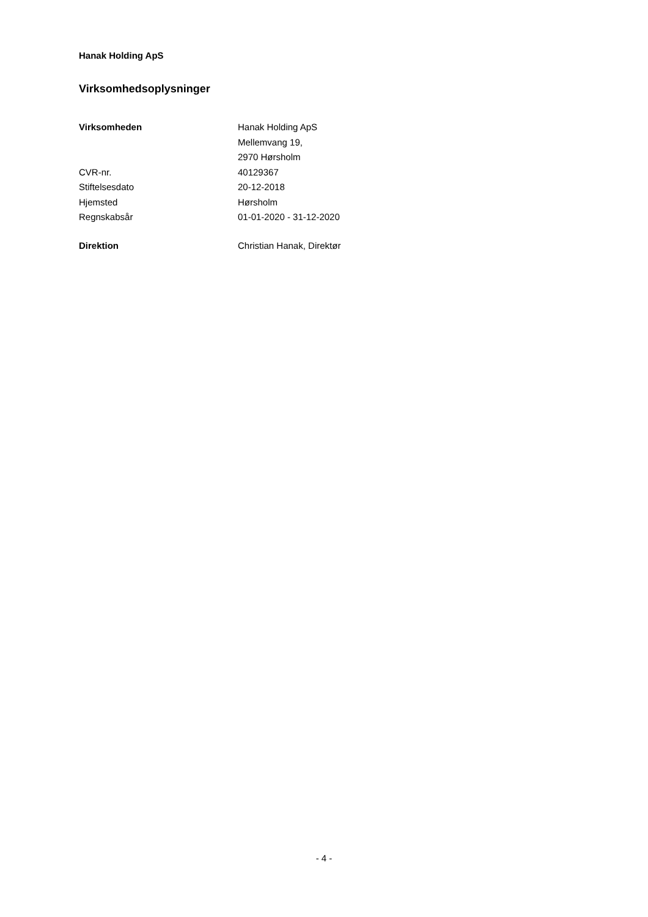Hanak Holding ApS
Virksomhedsoplysninger
| Virksomheden | Hanak Holding ApS |
| | Mellemvang 19, |
| | 2970 Hørsholm |
| CVR-nr. | 40129367 |
| Stiftelsesdato | 20-12-2018 |
| Hjemsted | Hørsholm |
| Regnskabsår | 01-01-2020 - 31-12-2020 |
| Direktion | Christian Hanak, Direktør |
- 4 -